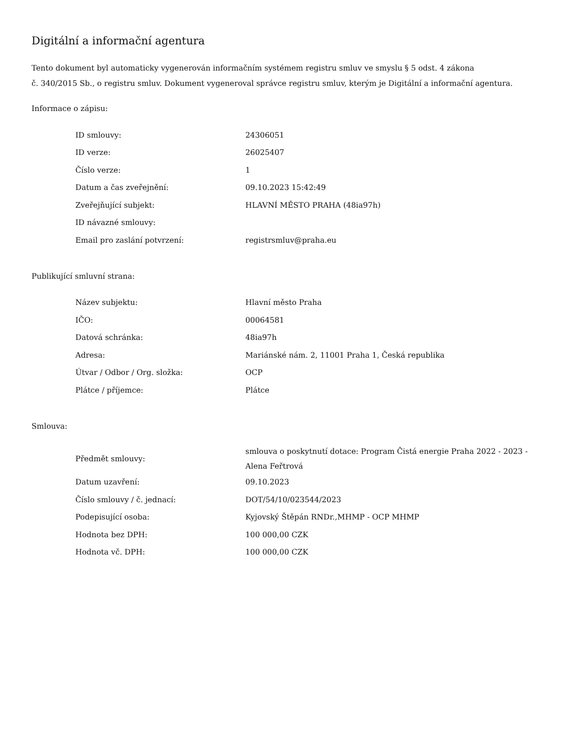Digitální a informační agentura
Tento dokument byl automaticky vygenerován informačním systémem registru smluv ve smyslu § 5 odst. 4 zákona
č. 340/2015 Sb., o registru smluv. Dokument vygeneroval správce registru smluv, kterým je Digitální a informační agentura.
Informace o zápisu:
| ID smlouvy: | 24306051 |
| ID verze: | 26025407 |
| Číslo verze: | 1 |
| Datum a čas zveřejnění: | 09.10.2023 15:42:49 |
| Zveřejňující subjekt: | HLAVNÍ MĚSTO PRAHA (48ia97h) |
| ID návazné smlouvy: | |
| Email pro zaslání potvrzení: | registrsmluv@praha.eu |
Publikující smluvní strana:
| Název subjektu: | Hlavní město Praha |
| IČO: | 00064581 |
| Datová schránka: | 48ia97h |
| Adresa: | Mariánské nám. 2, 11001 Praha 1, Česká republika |
| Útvar / Odbor / Org. složka: | OCP |
| Plátce / příjemce: | Plátce |
Smlouva:
| Předmět smlouvy: | smlouva o poskytnutí dotace: Program Čistá energie Praha 2022 - 2023 - Alena Feřtrová |
| Datum uzavření: | 09.10.2023 |
| Číslo smlouvy / č. jednací: | DOT/54/10/023544/2023 |
| Podepisující osoba: | Kyjovský Štěpán RNDr.,MHMP - OCP MHMP |
| Hodnota bez DPH: | 100 000,00 CZK |
| Hodnota vč. DPH: | 100 000,00 CZK |